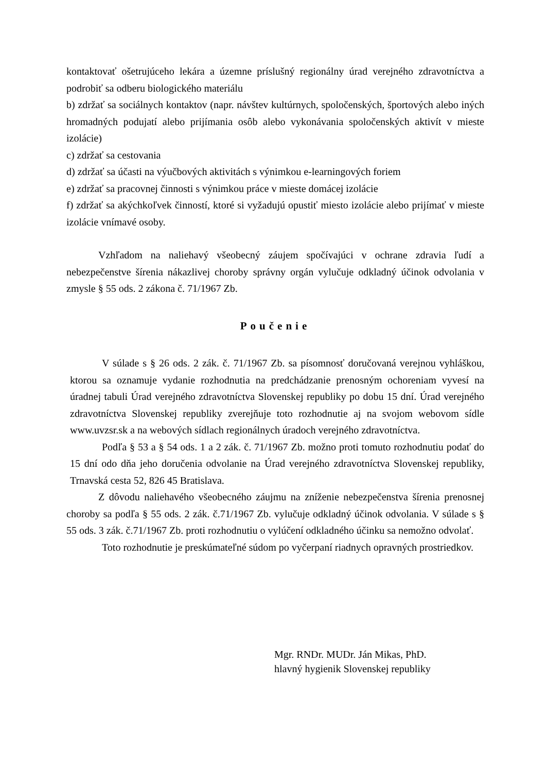kontaktovať ošetrujúceho lekára a územne príslušný regionálny úrad verejného zdravotníctva a podrobiť sa odberu biologického materiálu
b) zdržať sa sociálnych kontaktov (napr. návštev kultúrnych, spoločenských, športových alebo iných hromadných podujatí alebo prijímania osôb alebo vykonávania spoločenských aktivít v mieste izolácie)
c) zdržať sa cestovania
d) zdržať sa účasti na výučbových aktivitách s výnimkou e-learningových foriem
e) zdržať sa pracovnej činnosti s výnimkou práce v mieste domácej izolácie
f) zdržať sa akýchkoľvek činností, ktoré si vyžadujú opustiť miesto izolácie alebo prijímať v mieste izolácie vnímavé osoby.
Vzhľadom na naliehavý všeobecný záujem spočívajúci v ochrane zdravia ľudí a nebezpečenstve šírenia nákazlivej choroby správny orgán vylučuje odkladný účinok odvolania v zmysle § 55 ods. 2 zákona č. 71/1967 Zb.
Poučenie
V súlade s § 26 ods. 2 zák. č. 71/1967 Zb. sa písomnosť doručovaná verejnou vyhláškou, ktorou sa oznamuje vydanie rozhodnutia na predchádzanie prenosným ochoreniam vyvesí na úradnej tabuli Úrad verejného zdravotníctva Slovenskej republiky po dobu 15 dní. Úrad verejného zdravotníctva Slovenskej republiky zverejňuje toto rozhodnutie aj na svojom webovom sídle www.uvzsr.sk a na webových sídlach regionálnych úradoch verejného zdravotníctva.
Podľa § 53 a § 54 ods. 1 a 2 zák. č. 71/1967 Zb. možno proti tomuto rozhodnutiu podať do 15 dní odo dňa jeho doručenia odvolanie na Úrad verejného zdravotníctva Slovenskej republiky, Trnavská cesta 52, 826 45 Bratislava.
Z dôvodu naliehavého všeobecného záujmu na zníženie nebezpečenstva šírenia prenosnej choroby sa podľa § 55 ods. 2 zák. č.71/1967 Zb. vylučuje odkladný účinok odvolania. V súlade s § 55 ods. 3 zák. č.71/1967 Zb. proti rozhodnutiu o vylúčení odkladného účinku sa nemožno odvolať.
Toto rozhodnutie je preskúmateľné súdom po vyčerpaní riadnych opravných prostriedkov.
Mgr. RNDr. MUDr. Ján Mikas, PhD.
hlavný hygienik Slovenskej republiky